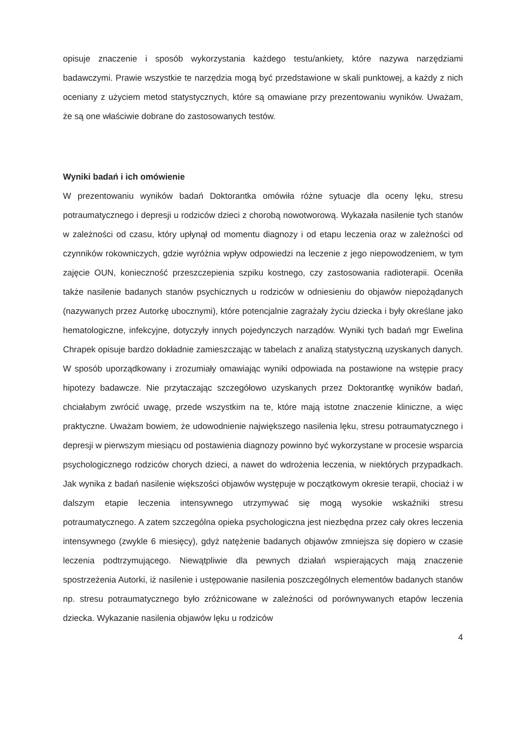opisuje znaczenie i sposób wykorzystania każdego testu/ankiety, które nazywa narzędziami badawczymi. Prawie wszystkie te narzędzia mogą być przedstawione w skali punktowej, a każdy z nich oceniany z użyciem metod statystycznych, które są omawiane przy prezentowaniu wyników. Uważam, że są one właściwie dobrane do zastosowanych testów.
Wyniki badań i ich omówienie
W prezentowaniu wyników badań Doktorantka omówiła różne sytuacje dla oceny lęku, stresu potraumatycznego i depresji u rodziców dzieci z chorobą nowotworową. Wykazała nasilenie tych stanów w zależności od czasu, który upłynął od momentu diagnozy i od etapu leczenia oraz w zależności od czynników rokowniczych, gdzie wyróżnia wpływ odpowiedzi na leczenie z jego niepowodzeniem, w tym zajęcie OUN, konieczność przeszczepienia szpiku kostnego, czy zastosowania radioterapii. Oceniła także nasilenie badanych stanów psychicznych u rodziców w odniesieniu do objawów niepożądanych (nazywanych przez Autorkę ubocznymi), które potencjalnie zagrażały życiu dziecka i były określane jako hematologiczne, infekcyjne, dotyczyły innych pojedynczych narządów. Wyniki tych badań mgr Ewelina Chrapek opisuje bardzo dokładnie zamieszczając w tabelach z analizą statystyczną uzyskanych danych. W sposób uporządkowany i zrozumiały omawiając wyniki odpowiada na postawione na wstępie pracy hipotezy badawcze. Nie przytaczając szczegółowo uzyskanych przez Doktorantkę wyników badań, chciałabym zwrócić uwagę, przede wszystkim na te, które mają istotne znaczenie kliniczne, a więc praktyczne. Uważam bowiem, że udowodnienie największego nasilenia lęku, stresu potraumatycznego i depresji w pierwszym miesiącu od postawienia diagnozy powinno być wykorzystane w procesie wsparcia psychologicznego rodziców chorych dzieci, a nawet do wdrożenia leczenia, w niektórych przypadkach. Jak wynika z badań nasilenie większości objawów występuje w początkowym okresie terapii, chociaż i w dalszym etapie leczenia intensywnego utrzymywać się mogą wysokie wskaźniki stresu potraumatycznego. A zatem szczególna opieka psychologiczna jest niezbędna przez cały okres leczenia intensywnego (zwykle 6 miesięcy), gdyż natężenie badanych objawów zmniejsza się dopiero w czasie leczenia podtrzymującego. Niewątpliwie dla pewnych działań wspierających mają znaczenie spostrzeżenia Autorki, iż nasilenie i ustępowanie nasilenia poszczególnych elementów badanych stanów np. stresu potraumatycznego było zróżnicowane w zależności od porównywanych etapów leczenia dziecka. Wykazanie nasilenia objawów lęku u rodziców
4